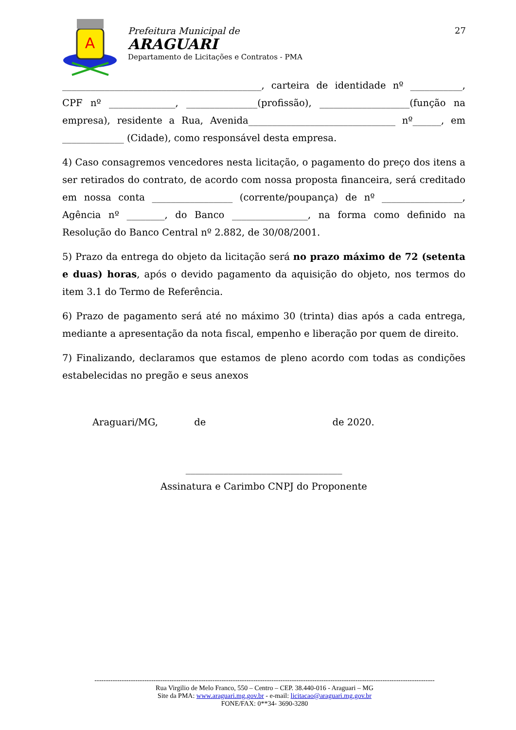A
Prefeitura Municipal de
ARAGUARI
Departamento de Licitações e Contratos - PMA
27
__________________________________________, carteira de identidade nº ___________, CPF nº ______________, _______________(profissão), ___________________(função na empresa), residente a Rua, Avenida_______________________________ nº______, em _____________ (Cidade), como responsável desta empresa.
4) Caso consagremos vencedores nesta licitação, o pagamento do preço dos itens a ser retirados do contrato, de acordo com nossa proposta financeira, será creditado em nossa conta _________________ (corrente/poupança) de nº _________________, Agência nº ________, do Banco ________________, na forma como definido na Resolução do Banco Central nº 2.882, de 30/08/2001.
5) Prazo da entrega do objeto da licitação será no prazo máximo de 72 (setenta e duas) horas, após o devido pagamento da aquisição do objeto, nos termos do item 3.1 do Termo de Referência.
6) Prazo de pagamento será até no máximo 30 (trinta) dias após a cada entrega, mediante a apresentação da nota fiscal, empenho e liberação por quem de direito.
7) Finalizando, declaramos que estamos de pleno acordo com todas as condições estabelecidas no pregão e seus anexos
Araguari/MG, de de 2020.
_________________________________
Assinatura e Carimbo CNPJ do Proponente
------------------------------------------------------------------------------------------------------------------------------------------------------
Rua Virgilio de Melo Franco, 550 – Centro – CEP. 38.440-016 - Araguari – MG
Site da PMA: www.araguari.mg.gov.br - e-mail: licitacao@araguari.mg.gov.br
FONE/FAX: 0**34- 3690-3280